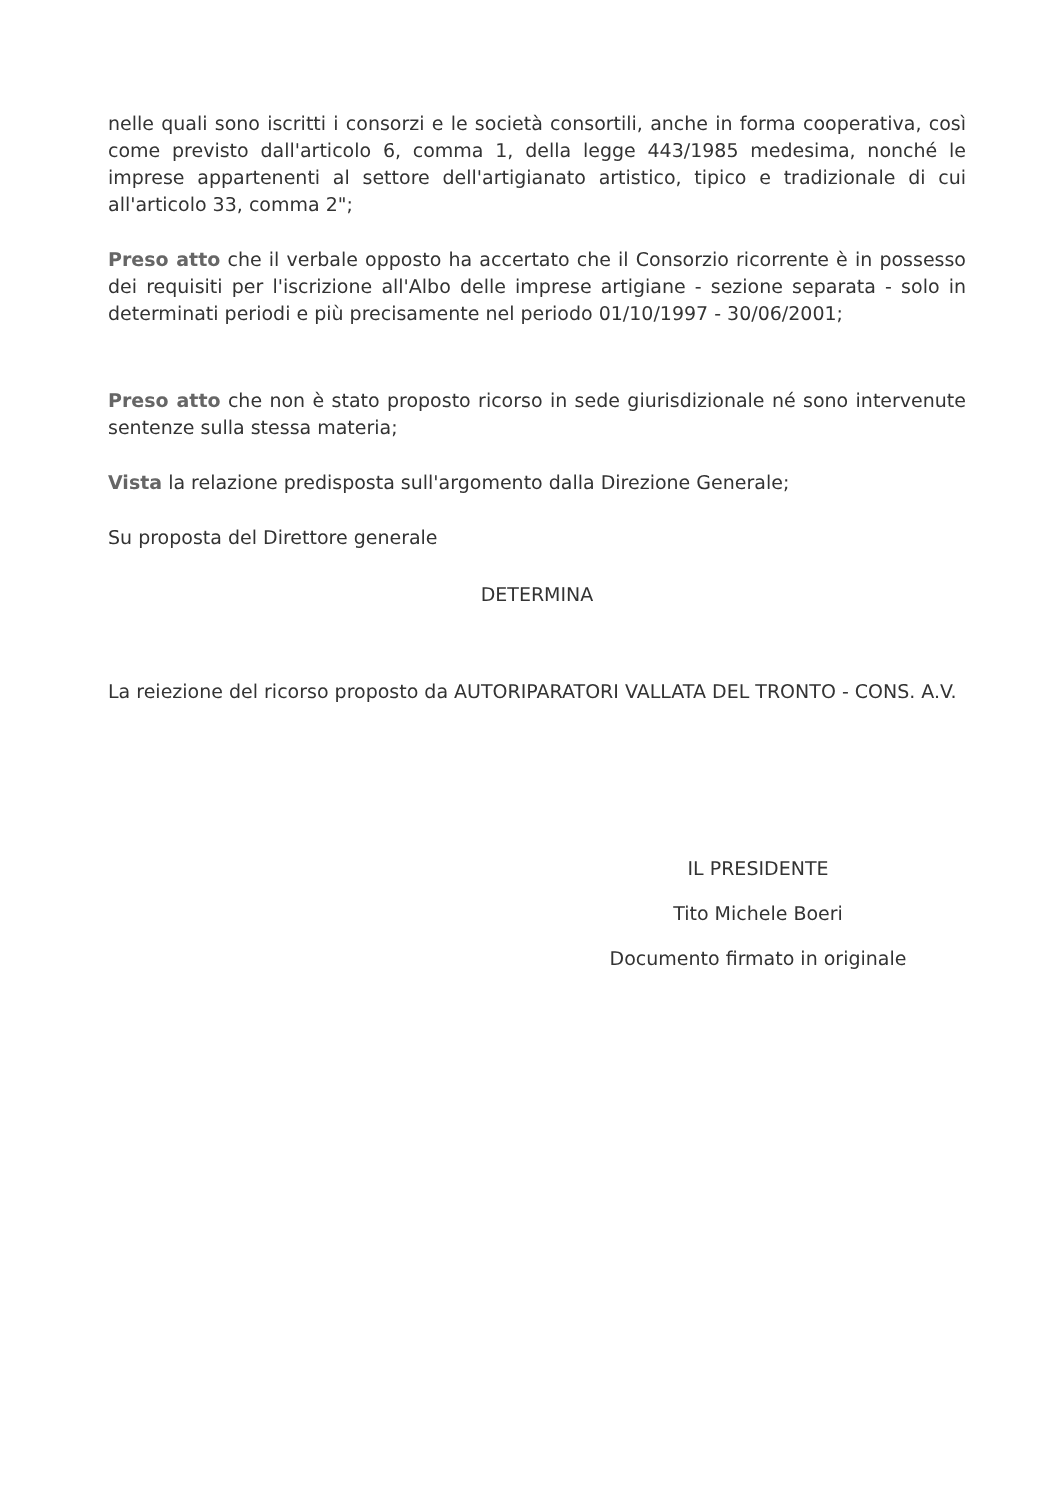nelle quali sono iscritti i consorzi e le società consortili, anche in forma cooperativa, così come previsto dall'articolo 6, comma 1, della legge 443/1985 medesima, nonché le imprese appartenenti al settore dell'artigianato artistico, tipico e tradizionale di cui all'articolo 33, comma 2";
Preso atto che il verbale opposto ha accertato che il Consorzio ricorrente è in possesso dei requisiti per l'iscrizione all'Albo delle imprese artigiane - sezione separata - solo in determinati periodi e più precisamente nel periodo 01/10/1997 - 30/06/2001;
Preso atto che non è stato proposto ricorso in sede giurisdizionale né sono intervenute sentenze sulla stessa materia;
Vista la relazione predisposta sull'argomento dalla Direzione Generale;
Su proposta del Direttore generale
DETERMINA
La reiezione del ricorso proposto da AUTORIPARATORI VALLATA DEL TRONTO - CONS. A.V.
IL PRESIDENTE
Tito Michele Boeri
Documento firmato in originale